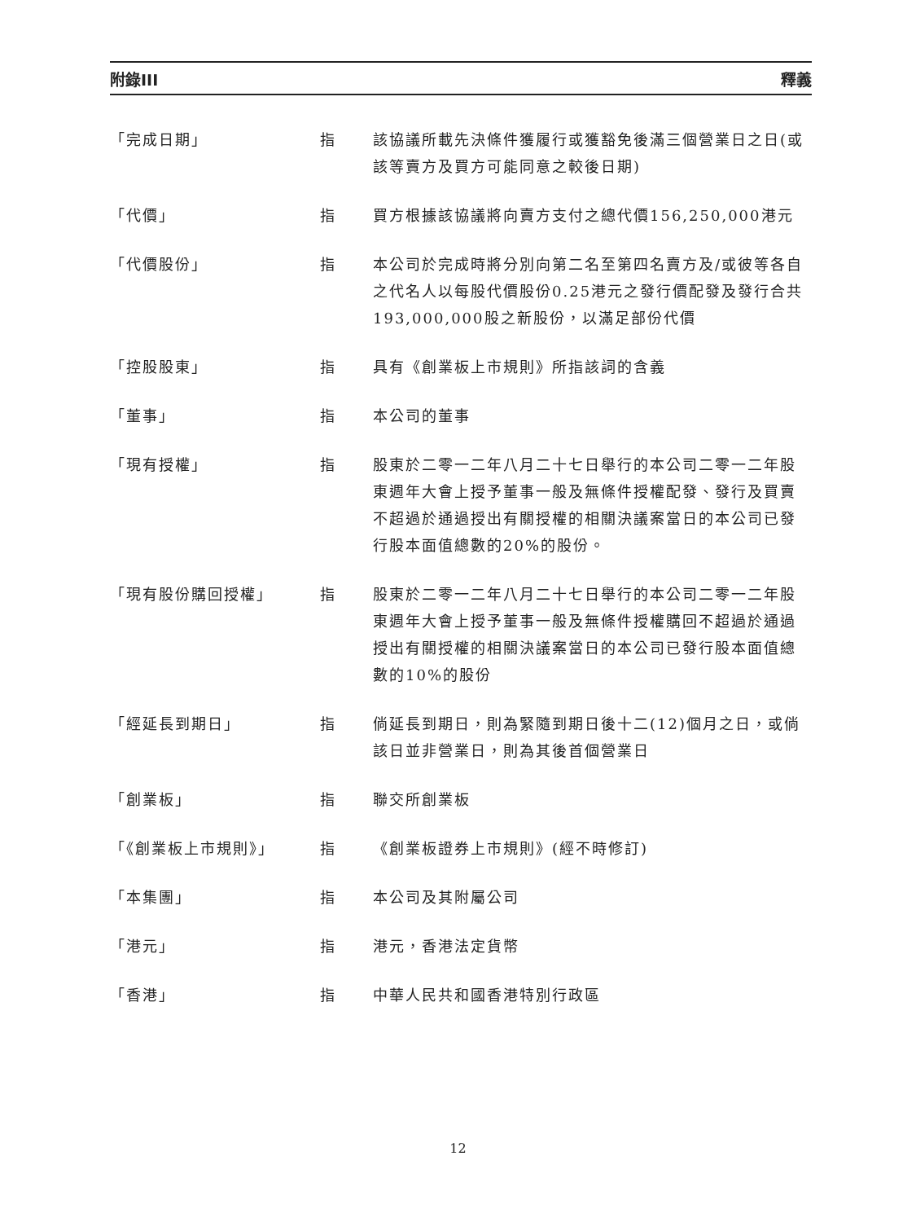附錄III 釋義
「完成日期」 指 該協議所載先決條件獲履行或獲豁免後滿三個營業日之日(或該等賣方及買方可能同意之較後日期)
「代價」 指 買方根據該協議將向賣方支付之總代價156,250,000港元
「代價股份」 指 本公司於完成時將分別向第二名至第四名賣方及/或彼等各自之代名人以每股代價股份0.25港元之發行價配發及發行合共193,000,000股之新股份，以滿足部份代價
「控股股東」 指 具有《創業板上市規則》所指該詞的含義
「董事」 指 本公司的董事
「現有授權」 指 股東於二零一二年八月二十七日舉行的本公司二零一二年股東週年大會上授予董事一般及無條件授權配發、發行及買賣不超過於通過授出有關授權的相關決議案當日的本公司已發行股本面值總數的20%的股份。
「現有股份購回授權」 指 股東於二零一二年八月二十七日舉行的本公司二零一二年股東週年大會上授予董事一般及無條件授權購回不超過於通過授出有關授權的相關決議案當日的本公司已發行股本面值總數的10%的股份
「經延長到期日」 指 倘延長到期日，則為緊隨到期日後十二(12)個月之日，或倘該日並非營業日，則為其後首個營業日
「創業板」 指 聯交所創業板
「《創業板上市規則》」 指 《創業板證券上市規則》(經不時修訂)
「本集團」 指 本公司及其附屬公司
「港元」 指 港元，香港法定貨幣
「香港」 指 中華人民共和國香港特別行政區
12